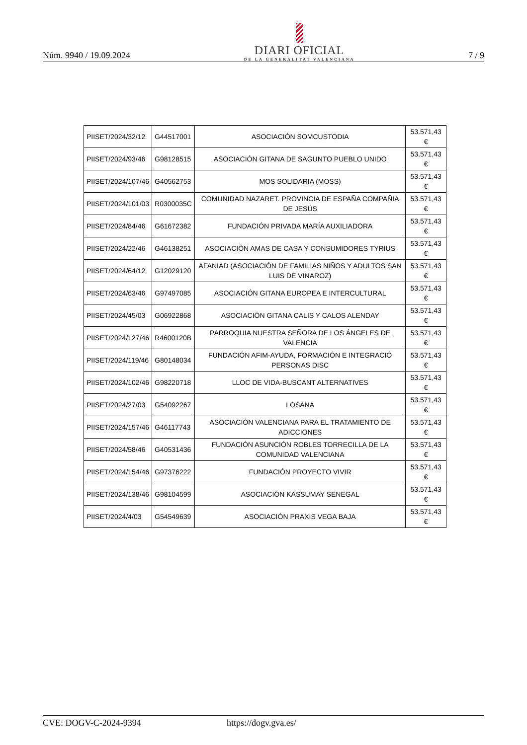Núm. 9940 / 19.09.2024
DIARI OFICIAL
DE LA GENERALITAT VALENCIANA
7 / 9
| PIISET/2024/32/12 | G44517001 | ASOCIACIÓN SOMCUSTODIA | 53.571,43 € |
| PIISET/2024/93/46 | G98128515 | ASOCIACIÓN GITANA DE SAGUNTO PUEBLO UNIDO | 53.571,43 € |
| PIISET/2024/107/46 | G40562753 | MOS SOLIDARIA (MOSS) | 53.571,43 € |
| PIISET/2024/101/03 | R0300035C | COMUNIDAD NAZARET. PROVINCIA DE ESPAÑA COMPAÑIA DE JESÚS | 53.571,43 € |
| PIISET/2024/84/46 | G61672382 | FUNDACIÓN PRIVADA MARÍA AUXILIADORA | 53.571,43 € |
| PIISET/2024/22/46 | G46138251 | ASOCIACIÒN AMAS DE CASA Y CONSUMIDORES TYRIUS | 53.571,43 € |
| PIISET/2024/64/12 | G12029120 | AFANIAD (ASOCIACIÓN DE FAMILIAS NIÑOS Y ADULTOS SAN LUIS DE VINAROZ) | 53.571,43 € |
| PIISET/2024/63/46 | G97497085 | ASOCIACIÓN GITANA EUROPEA E INTERCULTURAL | 53.571,43 € |
| PIISET/2024/45/03 | G06922868 | ASOCIACIÓN GITANA CALIS Y CALOS ALENDAY | 53.571,43 € |
| PIISET/2024/127/46 | R4600120B | PARROQUIA NUESTRA SEÑORA DE LOS ÁNGELES DE VALENCIA | 53.571,43 € |
| PIISET/2024/119/46 | G80148034 | FUNDACIÓN AFIM-AYUDA, FORMACIÓN E INTEGRACIÓ PERSONAS DISC | 53.571,43 € |
| PIISET/2024/102/46 | G98220718 | LLOC DE VIDA-BUSCANT ALTERNATIVES | 53.571,43 € |
| PIISET/2024/27/03 | G54092267 | LOSANA | 53.571,43 € |
| PIISET/2024/157/46 | G46117743 | ASOCIACIÓN VALENCIANA PARA EL TRATAMIENTO DE ADICCIONES | 53.571,43 € |
| PIISET/2024/58/46 | G40531436 | FUNDACIÓN ASUNCIÓN ROBLES TORRECILLA DE LA COMUNIDAD VALENCIANA | 53.571,43 € |
| PIISET/2024/154/46 | G97376222 | FUNDACIÓN PROYECTO VIVIR | 53.571,43 € |
| PIISET/2024/138/46 | G98104599 | ASOCIACIÓN KASSUMAY SENEGAL | 53.571,43 € |
| PIISET/2024/4/03 | G54549639 | ASOCIACIÓN PRAXIS VEGA BAJA | 53.571,43 € |
CVE: DOGV-C-2024-9394 https://dogv.gva.es/